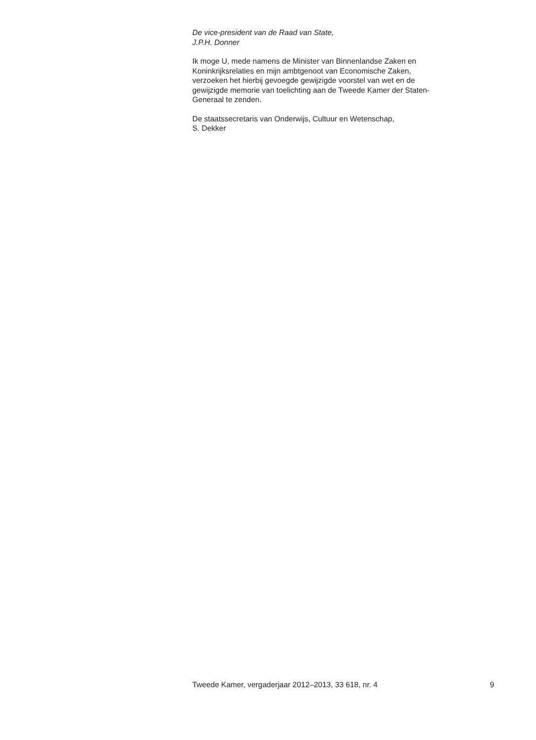De vice-president van de Raad van State,
J.P.H. Donner
Ik moge U, mede namens de Minister van Binnenlandse Zaken en
Koninkrijksrelaties en mijn ambtgenoot van Economische Zaken,
verzoeken het hierbij gevoegde gewijzigde voorstel van wet en de
gewijzigde memorie van toelichting aan de Tweede Kamer der Staten-
Generaal te zenden.
De staatssecretaris van Onderwijs, Cultuur en Wetenschap,
S. Dekker
Tweede Kamer, vergaderjaar 2012–2013, 33 618, nr. 4 9